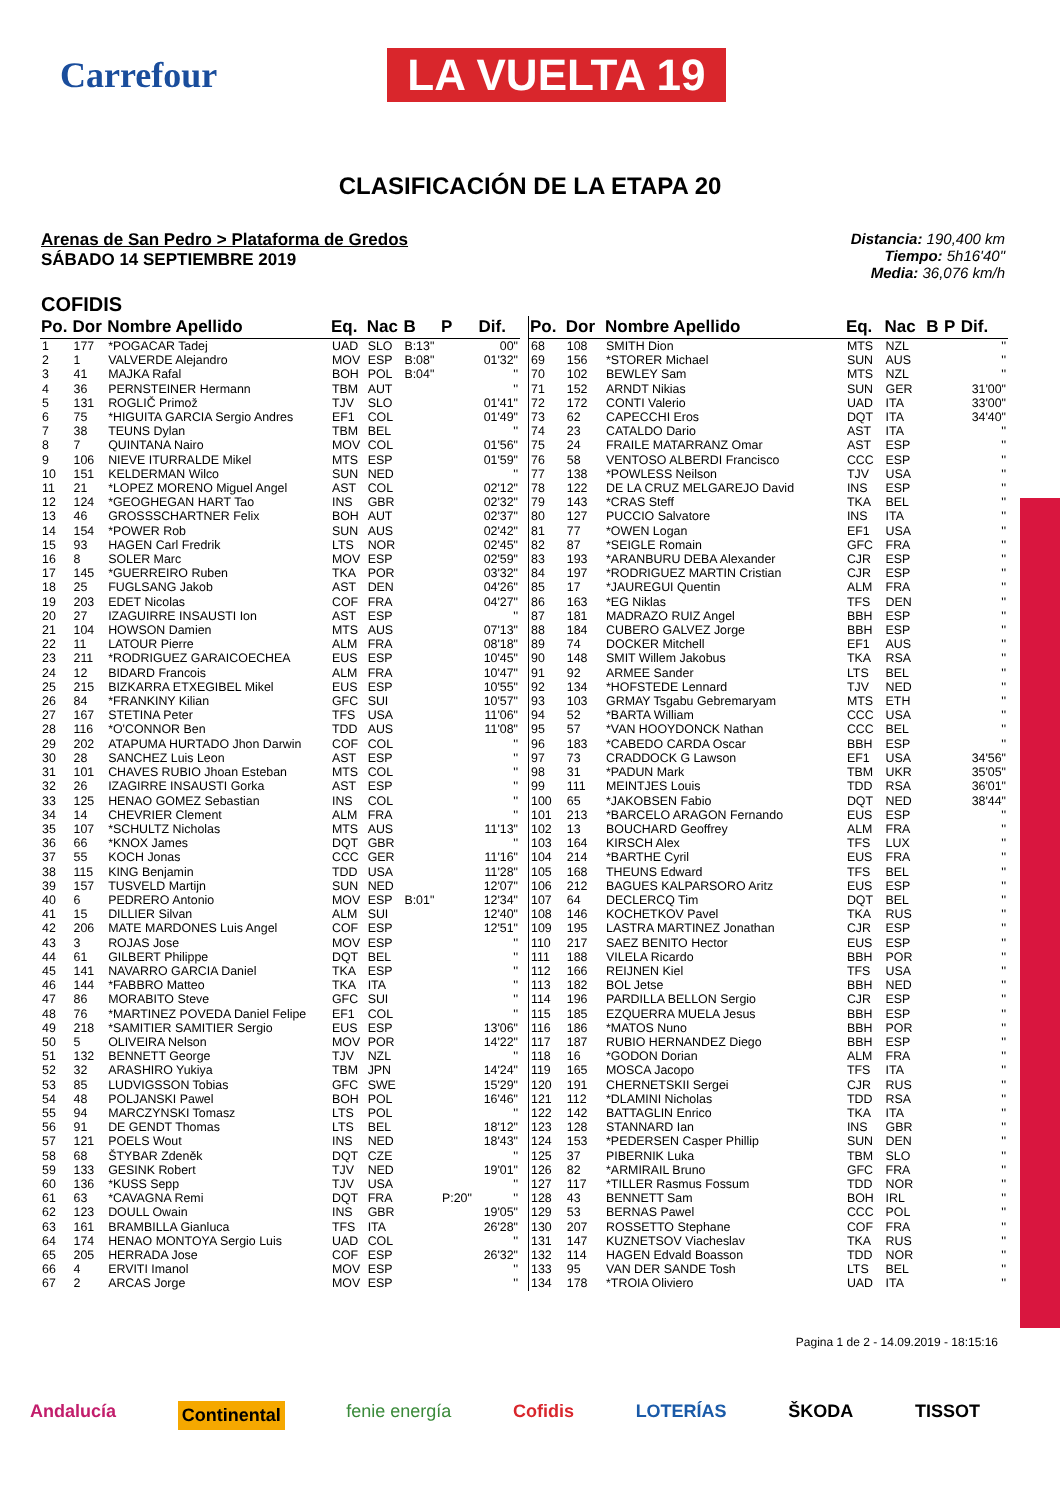Carrefour LA VUELTA 19
CLASIFICACIÓN DE LA ETAPA 20
Arenas de San Pedro > Plataforma de Gredos
SÁBADO 14 SEPTIEMBRE 2019
Distancia: 190,400 km
Tiempo: 5h16'40"
Media: 36,076 km/h
COFIDIS
| Po. | Dor | Nombre Apellido | Eq. | Nac | B | P | Dif. |
| --- | --- | --- | --- | --- | --- | --- | --- |
| 1 | 177 | *POGACAR Tadej | UAD | SLO | B:13" | | 00" |
| 2 | 1 | VALVERDE Alejandro | MOV | ESP | B:08" | | 01'32" |
| 3 | 41 | MAJKA Rafal | BOH | POL | B:04" | | '' |
| 4 | 36 | PERNSTEINER Hermann | TBM | AUT | | | '' |
| 5 | 131 | ROGLIČ Primož | TJV | SLO | | | 01'41" |
| 6 | 75 | *HIGUITA GARCIA Sergio Andres | EF1 | COL | | | 01'49" |
| 7 | 38 | TEUNS Dylan | TBM | BEL | | | '' |
| 8 | 7 | QUINTANA Nairo | MOV | COL | | | 01'56" |
| 9 | 106 | NIEVE ITURRALDE Mikel | MTS | ESP | | | 01'59" |
| 10 | 151 | KELDERMAN Wilco | SUN | NED | | | '' |
| 11 | 21 | *LOPEZ MORENO Miguel Angel | AST | COL | | | 02'12" |
| 12 | 124 | *GEOGHEGAN HART Tao | INS | GBR | | | 02'32" |
| 13 | 46 | GROSSSCHARTNER Felix | BOH | AUT | | | 02'37" |
| 14 | 154 | *POWER Rob | SUN | AUS | | | 02'42" |
| 15 | 93 | HAGEN Carl Fredrik | LTS | NOR | | | 02'45" |
| 16 | 8 | SOLER Marc | MOV | ESP | | | 02'59" |
| 17 | 145 | *GUERREIRO Ruben | TKA | POR | | | 03'32" |
| 18 | 25 | FUGLSANG Jakob | AST | DEN | | | 04'26" |
| 19 | 203 | EDET Nicolas | COF | FRA | | | 04'27" |
| 20 | 27 | IZAGUIRRE INSAUSTI Ion | AST | ESP | | | '' |
| 21 | 104 | HOWSON Damien | MTS | AUS | | | 07'13" |
| 22 | 11 | LATOUR Pierre | ALM | FRA | | | 08'18" |
| 23 | 211 | *RODRIGUEZ GARAICOECHEA | EUS | ESP | | | 10'45" |
| 24 | 12 | BIDARD Francois | ALM | FRA | | | 10'47" |
| 25 | 215 | BIZKARRA ETXEGIBEL Mikel | EUS | ESP | | | 10'55" |
| 26 | 84 | *FRANKINY Kilian | GFC | SUI | | | 10'57" |
| 27 | 167 | STETINA Peter | TFS | USA | | | 11'06" |
| 28 | 116 | *O'CONNOR Ben | TDD | AUS | | | 11'08" |
| 29 | 202 | ATAPUMA HURTADO Jhon Darwin | COF | COL | | | '' |
| 30 | 28 | SANCHEZ Luis Leon | AST | ESP | | | '' |
| 31 | 101 | CHAVES RUBIO Jhoan Esteban | MTS | COL | | | '' |
| 32 | 26 | IZAGIRRE INSAUSTI Gorka | AST | ESP | | | '' |
| 33 | 125 | HENAO GOMEZ Sebastian | INS | COL | | | '' |
| 34 | 14 | CHEVRIER Clement | ALM | FRA | | | '' |
| 35 | 107 | *SCHULTZ Nicholas | MTS | AUS | | | 11'13" |
| 36 | 66 | *KNOX James | DQT | GBR | | | '' |
| 37 | 55 | KOCH Jonas | CCC | GER | | | 11'16" |
| 38 | 115 | KING Benjamin | TDD | USA | | | 11'28" |
| 39 | 157 | TUSVELD Martijn | SUN | NED | | | 12'07" |
| 40 | 6 | PEDRERO Antonio | MOV | ESP | B:01" | | 12'34" |
| 41 | 15 | DILLIER Silvan | ALM | SUI | | | 12'40" |
| 42 | 206 | MATE MARDONES Luis Angel | COF | ESP | | | 12'51" |
| 43 | 3 | ROJAS Jose | MOV | ESP | | | '' |
| 44 | 61 | GILBERT Philippe | DQT | BEL | | | '' |
| 45 | 141 | NAVARRO GARCIA Daniel | TKA | ESP | | | '' |
| 46 | 144 | *FABBRO Matteo | TKA | ITA | | | '' |
| 47 | 86 | MORABITO Steve | GFC | SUI | | | '' |
| 48 | 76 | *MARTINEZ POVEDA Daniel Felipe | EF1 | COL | | | '' |
| 49 | 218 | *SAMITIER SAMITIER Sergio | EUS | ESP | | | 13'06" |
| 50 | 5 | OLIVEIRA Nelson | MOV | POR | | | 14'22" |
| 51 | 132 | BENNETT George | TJV | NZL | | | '' |
| 52 | 32 | ARASHIRO Yukiya | TBM | JPN | | | 14'24" |
| 53 | 85 | LUDVIGSSON Tobias | GFC | SWE | | | 15'29" |
| 54 | 48 | POLJANSKI Pawel | BOH | POL | | | 16'46" |
| 55 | 94 | MARCZYNSKI Tomasz | LTS | POL | | | '' |
| 56 | 91 | DE GENDT Thomas | LTS | BEL | | | 18'12" |
| 57 | 121 | POELS Wout | INS | NED | | | 18'43" |
| 58 | 68 | ŠTYBAR Zdeněk | DQT | CZE | | | '' |
| 59 | 133 | GESINK Robert | TJV | NED | | | 19'01" |
| 60 | 136 | *KUSS Sepp | TJV | USA | | | '' |
| 61 | 63 | *CAVAGNA Remi | DQT | FRA | | P:20" | '' |
| 62 | 123 | DOULL Owain | INS | GBR | | | 19'05" |
| 63 | 161 | BRAMBILLA Gianluca | TFS | ITA | | | 26'28" |
| 64 | 174 | HENAO MONTOYA Sergio Luis | UAD | COL | | | '' |
| 65 | 205 | HERRADA Jose | COF | ESP | | | 26'32" |
| 66 | 4 | ERVITI Imanol | MOV | ESP | | | '' |
| 67 | 2 | ARCAS Jorge | MOV | ESP | | | '' |
| Po. | Dor | Nombre Apellido | Eq. | Nac | B | P | Dif. |
| --- | --- | --- | --- | --- | --- | --- | --- |
| 68 | 108 | SMITH Dion | MTS | NZL | | | '' |
| 69 | 156 | *STORER Michael | SUN | AUS | | | '' |
| 70 | 102 | BEWLEY Sam | MTS | NZL | | | '' |
| 71 | 152 | ARNDT Nikias | SUN | GER | | | 31'00" |
| 72 | 172 | CONTI Valerio | UAD | ITA | | | 33'00" |
| 73 | 62 | CAPECCHI Eros | DQT | ITA | | | 34'40" |
| 74 | 23 | CATALDO Dario | AST | ITA | | | '' |
| 75 | 24 | FRAILE MATARRANZ Omar | AST | ESP | | | '' |
| 76 | 58 | VENTOSO ALBERDI Francisco | CCC | ESP | | | '' |
| 77 | 138 | *POWLESS Neilson | TJV | USA | | | '' |
| 78 | 122 | DE LA CRUZ MELGAREJO David | INS | ESP | | | '' |
| 79 | 143 | *CRAS Steff | TKA | BEL | | | '' |
| 80 | 127 | PUCCIO Salvatore | INS | ITA | | | '' |
| 81 | 77 | *OWEN Logan | EF1 | USA | | | '' |
| 82 | 87 | *SEIGLE Romain | GFC | FRA | | | '' |
| 83 | 193 | *ARANBURU DEBA Alexander | CJR | ESP | | | '' |
| 84 | 197 | *RODRIGUEZ MARTIN Cristian | CJR | ESP | | | '' |
| 85 | 17 | *JAUREGUI Quentin | ALM | FRA | | | '' |
| 86 | 163 | *EG Niklas | TFS | DEN | | | '' |
| 87 | 181 | MADRAZO RUIZ Angel | BBH | ESP | | | '' |
| 88 | 184 | CUBERO GALVEZ Jorge | BBH | ESP | | | '' |
| 89 | 74 | DOCKER Mitchell | EF1 | AUS | | | '' |
| 90 | 148 | SMIT Willem Jakobus | TKA | RSA | | | '' |
| 91 | 92 | ARMEE Sander | LTS | BEL | | | '' |
| 92 | 134 | *HOFSTEDE Lennard | TJV | NED | | | '' |
| 93 | 103 | GRMAY Tsgabu Gebremaryam | MTS | ETH | | | '' |
| 94 | 52 | *BARTA William | CCC | USA | | | '' |
| 95 | 57 | *VAN HOOYDONCK Nathan | CCC | BEL | | | '' |
| 96 | 183 | *CABEDO CARDA Oscar | BBH | ESP | | | '' |
| 97 | 73 | CRADDOCK G Lawson | EF1 | USA | | | 34'56" |
| 98 | 31 | *PADUN Mark | TBM | UKR | | | 35'05" |
| 99 | 111 | MEINTJES Louis | TDD | RSA | | | 36'01" |
| 100 | 65 | *JAKOBSEN Fabio | DQT | NED | | | 38'44" |
| 101 | 213 | *BARCELO ARAGON Fernando | EUS | ESP | | | '' |
| 102 | 13 | BOUCHARD Geoffrey | ALM | FRA | | | '' |
| 103 | 164 | KIRSCH Alex | TFS | LUX | | | '' |
| 104 | 214 | *BARTHE Cyril | EUS | FRA | | | '' |
| 105 | 168 | THEUNS Edward | TFS | BEL | | | '' |
| 106 | 212 | BAGUES KALPARSORO Aritz | EUS | ESP | | | '' |
| 107 | 64 | DECLERCQ Tim | DQT | BEL | | | '' |
| 108 | 146 | KOCHETKOV Pavel | TKA | RUS | | | '' |
| 109 | 195 | LASTRA MARTINEZ Jonathan | CJR | ESP | | | '' |
| 110 | 217 | SAEZ BENITO Hector | EUS | ESP | | | '' |
| 111 | 188 | VILELA Ricardo | BBH | POR | | | '' |
| 112 | 166 | REIJNEN Kiel | TFS | USA | | | '' |
| 113 | 182 | BOL Jetse | BBH | NED | | | '' |
| 114 | 196 | PARDILLA BELLON Sergio | CJR | ESP | | | '' |
| 115 | 185 | EZQUERRA MUELA Jesus | BBH | ESP | | | '' |
| 116 | 186 | *MATOS Nuno | BBH | POR | | | '' |
| 117 | 187 | RUBIO HERNANDEZ Diego | BBH | ESP | | | '' |
| 118 | 16 | *GODON Dorian | ALM | FRA | | | '' |
| 119 | 165 | MOSCA Jacopo | TFS | ITA | | | '' |
| 120 | 191 | CHERNETSKII Sergei | CJR | RUS | | | '' |
| 121 | 112 | *DLAMINI Nicholas | TDD | RSA | | | '' |
| 122 | 142 | BATTAGLIN Enrico | TKA | ITA | | | '' |
| 123 | 128 | STANNARD Ian | INS | GBR | | | '' |
| 124 | 153 | *PEDERSEN Casper Phillip | SUN | DEN | | | '' |
| 125 | 37 | PIBERNIK Luka | TBM | SLO | | | '' |
| 126 | 82 | *ARMIRAIL Bruno | GFC | FRA | | | '' |
| 127 | 117 | *TILLER Rasmus Fossum | TDD | NOR | | | '' |
| 128 | 43 | BENNETT Sam | BOH | IRL | | | '' |
| 129 | 53 | BERNAS Pawel | CCC | POL | | | '' |
| 130 | 207 | ROSSETTO Stephane | COF | FRA | | | '' |
| 131 | 147 | KUZNETSOV Viacheslav | TKA | RUS | | | '' |
| 132 | 114 | HAGEN Edvald Boasson | TDD | NOR | | | '' |
| 133 | 95 | VAN DER SANDE Tosh | LTS | BEL | | | '' |
| 134 | 178 | *TROIA Oliviero | UAD | ITA | | | '' |
Pagina 1 de 2 - 14.09.2019 - 18:15:16
Andalucía Continental fenie energía Cofidis LOTERÍAS ŠKODA TISSOT